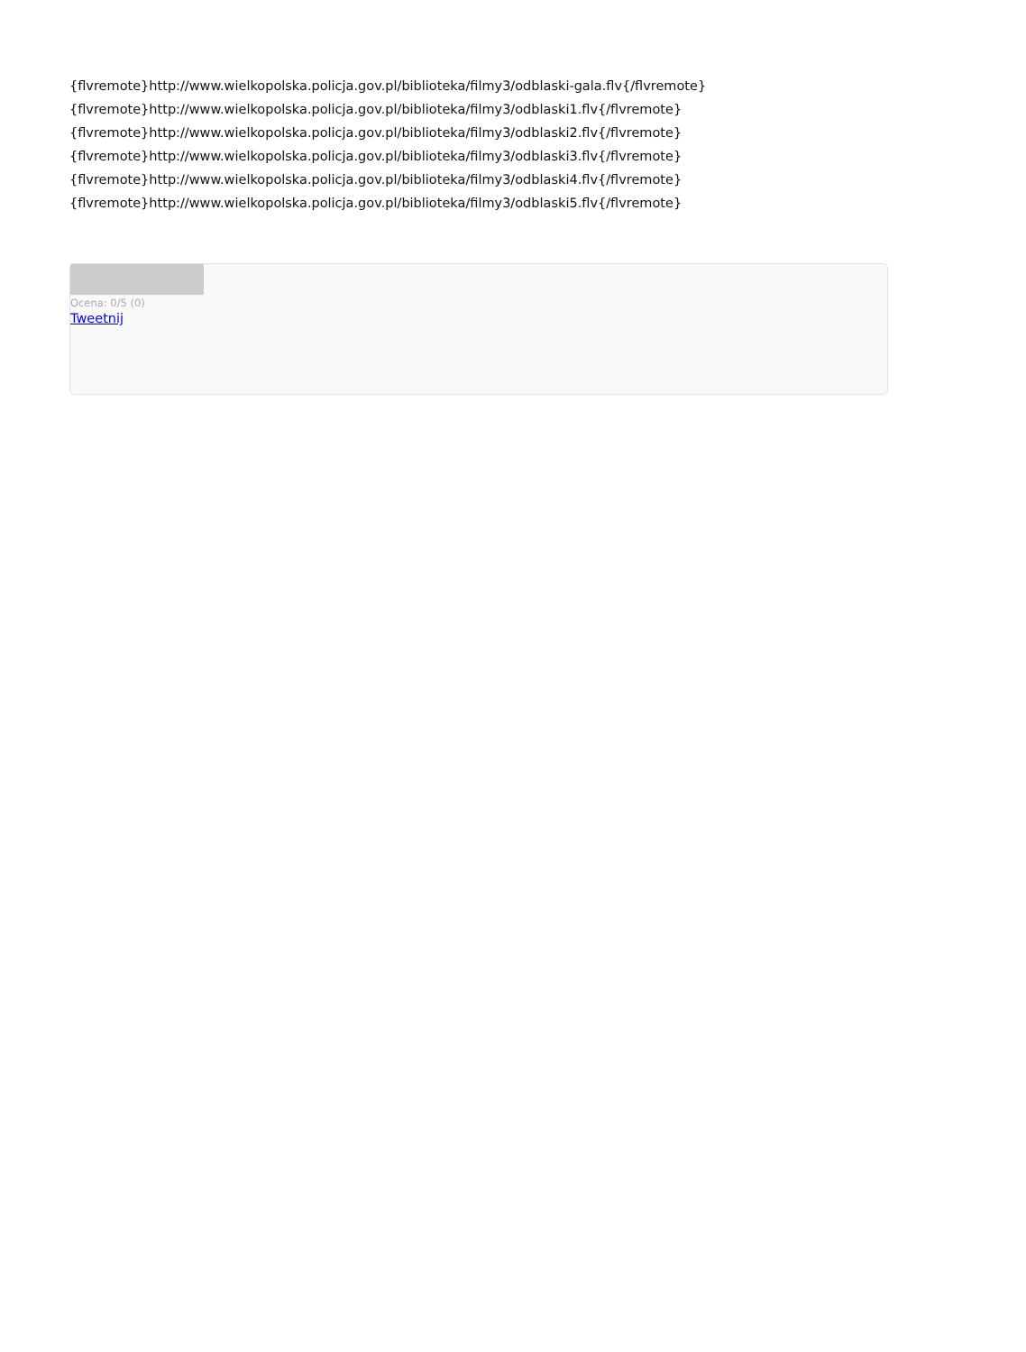{flvremote}http://www.wielkopolska.policja.gov.pl/biblioteka/filmy3/odblaski-gala.flv{/flvremote}
{flvremote}http://www.wielkopolska.policja.gov.pl/biblioteka/filmy3/odblaski1.flv{/flvremote}
{flvremote}http://www.wielkopolska.policja.gov.pl/biblioteka/filmy3/odblaski2.flv{/flvremote}
{flvremote}http://www.wielkopolska.policja.gov.pl/biblioteka/filmy3/odblaski3.flv{/flvremote}
{flvremote}http://www.wielkopolska.policja.gov.pl/biblioteka/filmy3/odblaski4.flv{/flvremote}
{flvremote}http://www.wielkopolska.policja.gov.pl/biblioteka/filmy3/odblaski5.flv{/flvremote}
Ocena: 0/5 (0)
Tweetnij